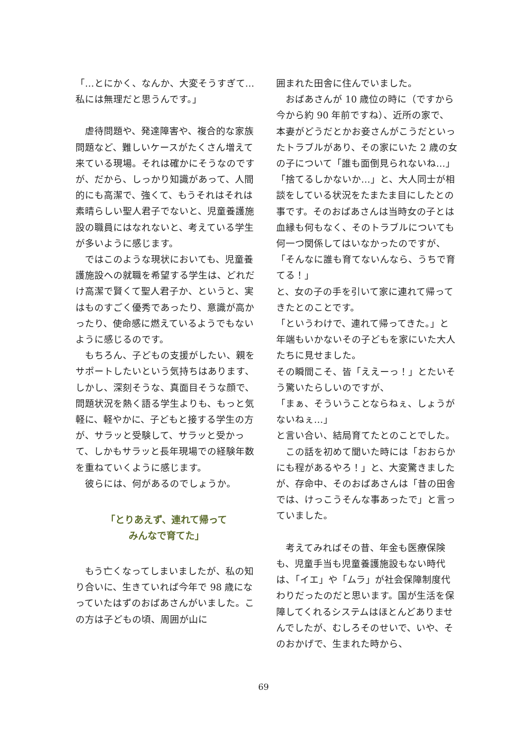「…とにかく、なんか、大変そうすぎて…私には無理だと思うんです。」
　虐待問題や、発達障害や、複合的な家族問題など、難しいケースがたくさん増えて来ている現場。それは確かにそうなのですが、だから、しっかり知識があって、人間的にも高潔で、強くて、もうそれはそれは素晴らしい聖人君子でないと、児童養護施設の職員にはなれないと、考えている学生が多いように感じます。
　ではこのような現状においても、児童養護施設への就職を希望する学生は、どれだけ高潔で賢くて聖人君子か、というと、実はものすごく優秀であったり、意識が高かったり、使命感に燃えているようでもないように感じるのです。
　もちろん、子どもの支援がしたい、親をサポートしたいという気持ちはあります、しかし、深刻そうな、真面目そうな顔で、問題状況を熱く語る学生よりも、もっと気軽に、軽やかに、子どもと接する学生の方が、サラッと受験して、サラッと受かって、しかもサラッと長年現場での経験年数を重ねていくように感じます。
　彼らには、何があるのでしょうか。
「とりあえず、連れて帰って
みんなで育てた」
　もう亡くなってしまいましたが、私の知り合いに、生きていれば今年で 98 歳になっていたはずのおばあさんがいました。この方は子どもの頃、周囲が山に
囲まれた田舎に住んでいました。
　おばあさんが 10 歳位の時に（ですから今から約 90 年前ですね）、近所の家で、本妻がどうだとかお妾さんがこうだといったトラブルがあり、その家にいた 2 歳の女の子について「誰も面倒見られないね…」「捨てるしかないか…」と、大人同士が相談をしている状況をたまたま目にしたとの事です。そのおばあさんは当時女の子とは血縁も何もなく、そのトラブルについても何一つ関係してはいなかったのですが、
「そんなに誰も育てないんなら、うちで育てる！」
と、女の子の手を引いて家に連れて帰ってきたとのことです。
「というわけで、連れて帰ってきた。」と年端もいかないその子どもを家にいた大人たちに見せました。
その瞬間こそ、皆「ええーっ！」とたいそう驚いたらしいのですが、
「まぁ、そういうことならねぇ、しょうがないねぇ…」
と言い合い、結局育てたとのことでした。
　この話を初めて聞いた時には「おおらかにも程があるやろ！」と、大変驚きましたが、存命中、そのおばあさんは「昔の田舎では、けっこうそんな事あったで」と言っていました。
　考えてみればその昔、年金も医療保険も、児童手当も児童養護施設もない時代は、「イエ」や「ムラ」が社会保障制度代わりだったのだと思います。国が生活を保障してくれるシステムはほとんどありませんでしたが、むしろそのせいで、いや、そのおかげで、生まれた時から、
69